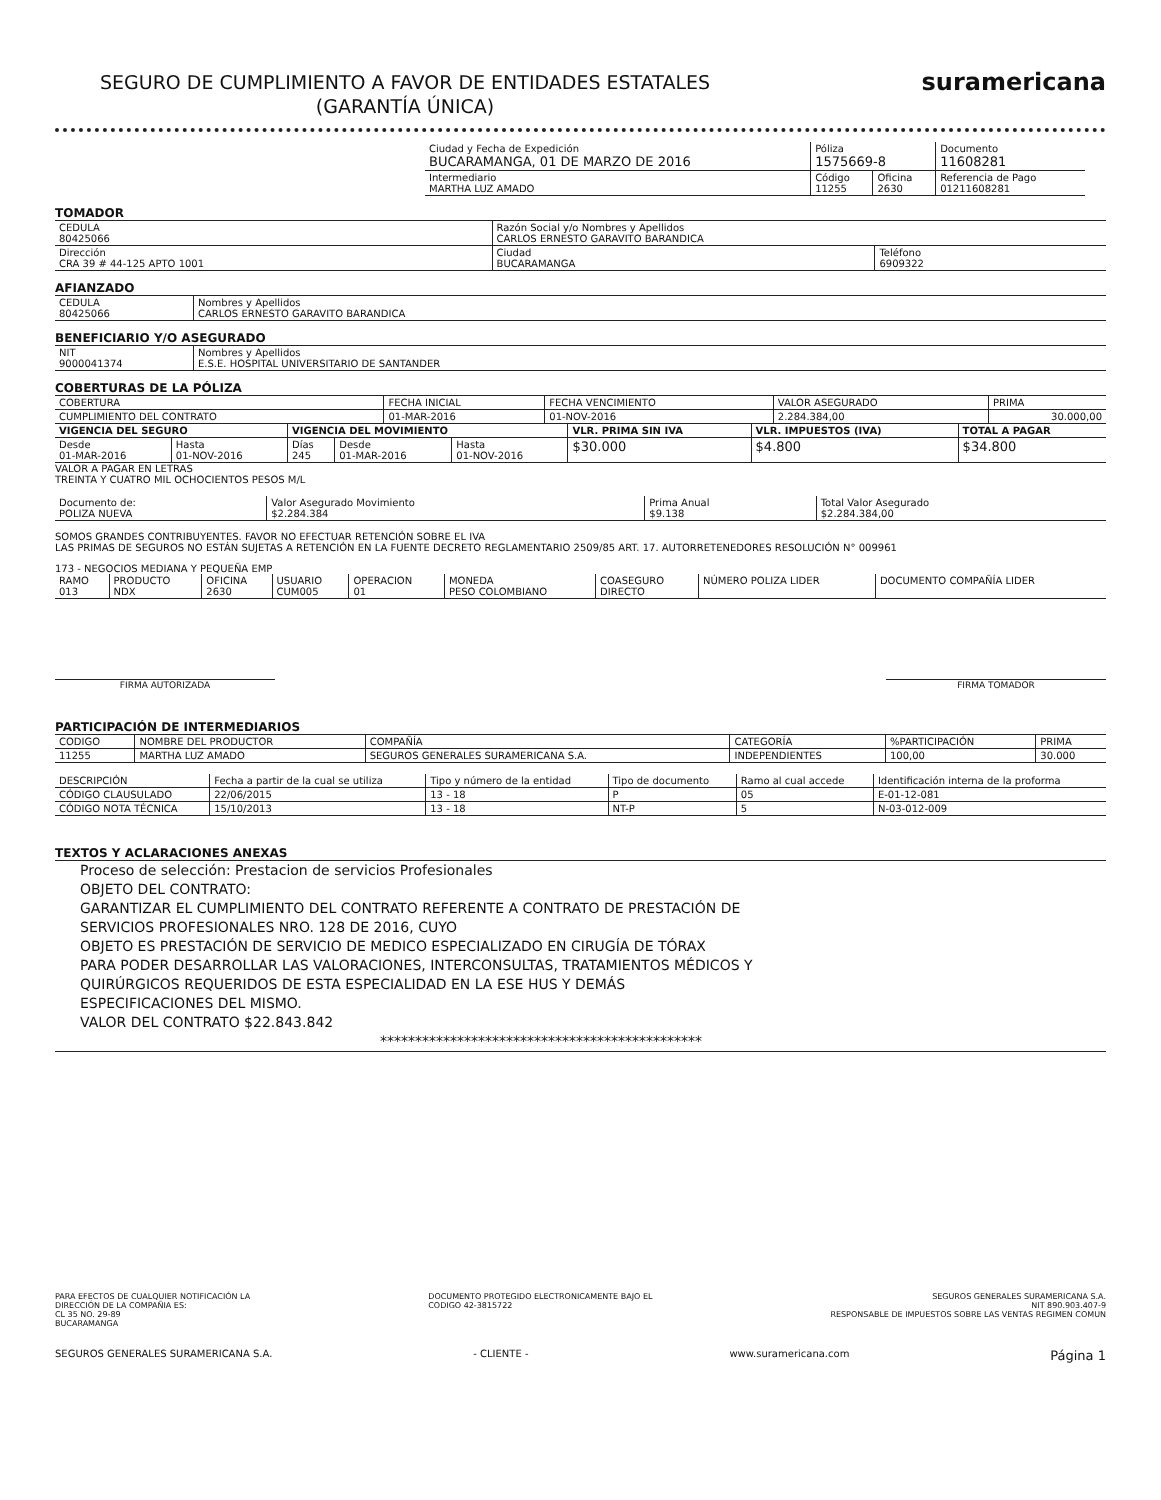SEGURO DE CUMPLIMIENTO A FAVOR DE ENTIDADES ESTATALES
(GARANTÍA ÚNICA)
suramericana
| Ciudad y Fecha de Expedición BUCARAMANGA, 01 DE MARZO DE 2016 | Póliza 1575669-8 | | Documento 11608281 |
| Intermediario MARTHA LUZ AMADO | Código 11255 | Oficina 2630 | Referencia de Pago 01211608281 |
TOMADOR
| CEDULA 80425066 | Razón Social y/o Nombres y Apellidos CARLOS ERNESTO GARAVITO BARANDICA | | |
| Dirección CRA 39 # 44-125 APTO 1001 | | Ciudad BUCARAMANGA | Teléfono 6909322 |
AFIANZADO
| CEDULA 80425066 | Nombres y Apellidos CARLOS ERNESTO GARAVITO BARANDICA |
BENEFICIARIO Y/O ASEGURADO
| NIT 9000041374 | Nombres y Apellidos E.S.E. HOSPITAL UNIVERSITARIO DE SANTANDER |
COBERTURAS DE LA PÓLIZA
| COBERTURA | FECHA INICIAL | FECHA VENCIMIENTO | VALOR ASEGURADO | PRIMA |
| CUMPLIMIENTO DEL CONTRATO | 01-MAR-2016 | 01-NOV-2016 | 2.284.384,00 | 30.000,00 |
| VIGENCIA DEL SEGURO | | VIGENCIA DEL MOVIMIENTO | | | VLR. PRIMA SIN IVA | VLR. IMPUESTOS (IVA) | TOTAL A PAGAR |
| --- | --- | --- | --- | --- | --- | --- | --- |
| Desde 01-MAR-2016 | Hasta 01-NOV-2016 | Días 245 | Desde 01-MAR-2016 | Hasta 01-NOV-2016 | $30.000 | $4.800 | $34.800 |
VALOR A PAGAR EN LETRAS
TREINTA Y CUATRO MIL OCHOCIENTOS PESOS M/L
| Documento de: POLIZA NUEVA | Valor Asegurado Movimiento $2.284.384 | Prima Anual $9.138 | Total Valor Asegurado $2.284.384,00 |
SOMOS GRANDES CONTRIBUYENTES. FAVOR NO EFECTUAR RETENCIÓN SOBRE EL IVA
LAS PRIMAS DE SEGUROS NO ESTÁN SUJETAS A RETENCIÓN EN LA FUENTE DECRETO REGLAMENTARIO 2509/85 ART. 17. AUTORRETENEDORES RESOLUCIÓN N° 009961
173 - NEGOCIOS MEDIANA Y PEQUEÑA EMP
| RAMO 013 | PRODUCTO NDX | OFICINA 2630 | USUARIO CUM005 | OPERACION 01 | MONEDA PESO COLOMBIANO | COASEGURO DIRECTO | NÚMERO POLIZA LIDER | DOCUMENTO COMPAÑÍA LIDER |
FIRMA AUTORIZADA FIRMA TOMADOR
PARTICIPACIÓN DE INTERMEDIARIOS
| CODIGO | NOMBRE DEL PRODUCTOR | COMPAÑÍA | CATEGORÍA | %PARTICIPACIÓN | PRIMA |
| 11255 | MARTHA LUZ AMADO | SEGUROS GENERALES SURAMERICANA S.A. | INDEPENDIENTES | 100,00 | 30.000 |
| DESCRIPCIÓN | Fecha a partir de la cual se utiliza | Tipo y número de la entidad | Tipo de documento | Ramo al cual accede | Identificación interna de la proforma |
| CÓDIGO CLAUSULADO | 22/06/2015 | 13 - 18 | P | 05 | E-01-12-081 |
| CÓDIGO NOTA TÉCNICA | 15/10/2013 | 13 - 18 | NT-P | 5 | N-03-012-009 |
TEXTOS Y ACLARACIONES ANEXAS
Proceso de selección: Prestacion de servicios Profesionales
OBJETO DEL CONTRATO:
GARANTIZAR EL CUMPLIMIENTO DEL CONTRATO REFERENTE A CONTRATO DE PRESTACIÓN DE
SERVICIOS PROFESIONALES NRO. 128 DE 2016, CUYO
OBJETO ES PRESTACIÓN DE SERVICIO DE MEDICO ESPECIALIZADO EN CIRUGÍA DE TÓRAX
PARA PODER DESARROLLAR LAS VALORACIONES, INTERCONSULTAS, TRATAMIENTOS MÉDICOS Y
QUIRÚRGICOS REQUERIDOS DE ESTA ESPECIALIDAD EN LA ESE HUS Y DEMÁS
ESPECIFICACIONES DEL MISMO.
VALOR DEL CONTRATO $22.843.842
**********************************************
PARA EFECTOS DE CUALQUIER NOTIFICACIÓN LA
DIRECCIÓN DE LA COMPAÑIA ES:
CL 35 NO. 29-89
BUCARAMANGA
DOCUMENTO PROTEGIDO ELECTRONICAMENTE BAJO EL
CODIGO 42-3815722
SEGUROS GENERALES SURAMERICANA S.A.
NIT 890.903.407-9
RESPONSABLE DE IMPUESTOS SOBRE LAS VENTAS REGIMEN COMUN
SEGUROS GENERALES SURAMERICANA S.A.
- CLIENTE - www.suramericana.com
Página 1